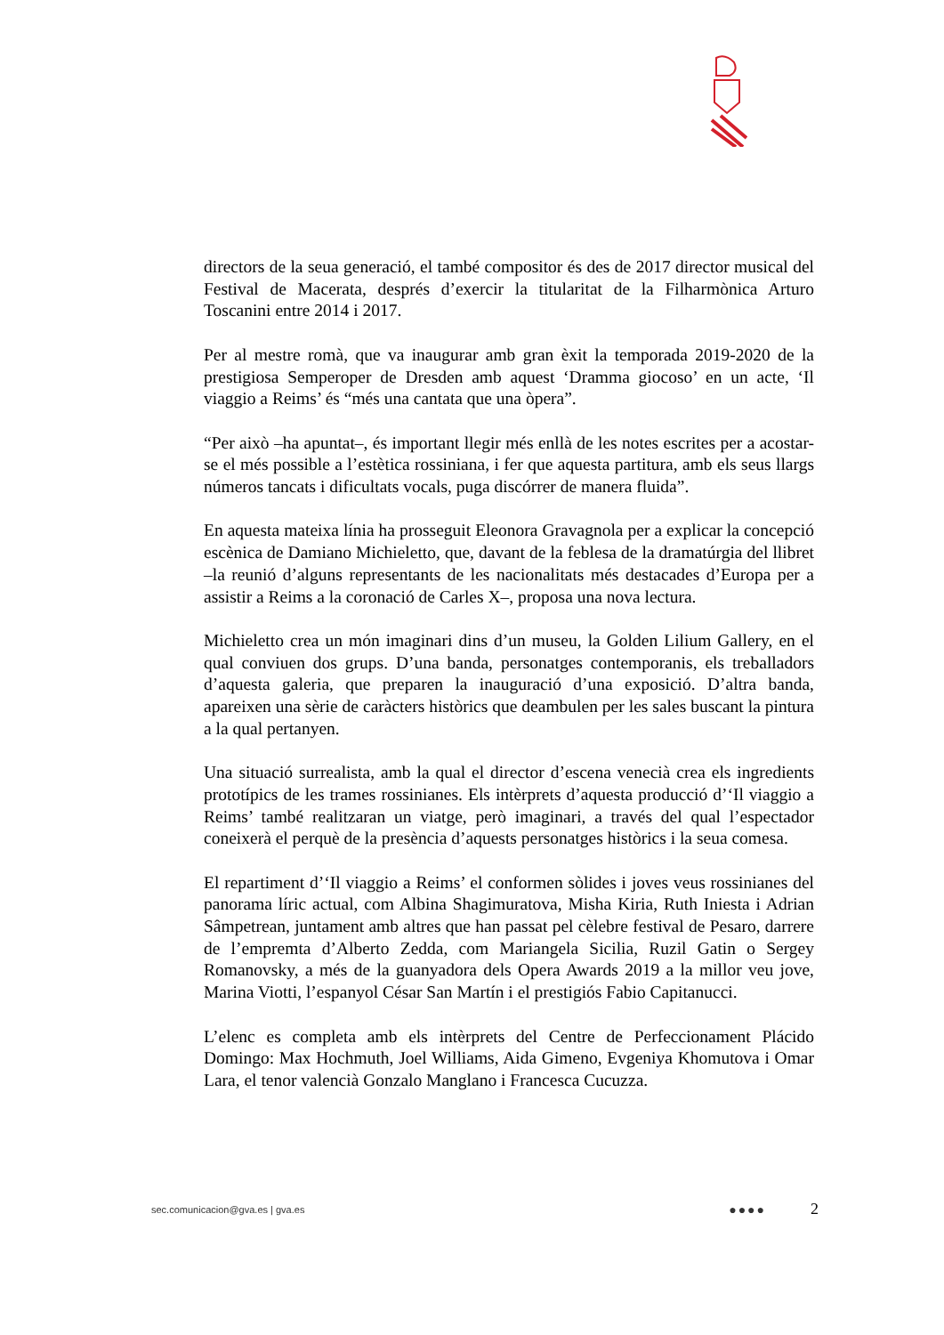directors de la seua generació, el també compositor és des de 2017 director musical del Festival de Macerata, després d’exercir la titularitat de la Filharmònica Arturo Toscanini entre 2014 i 2017.
Per al mestre romà, que va inaugurar amb gran èxit la temporada 2019-2020 de la prestigiosa Semperoper de Dresden amb aquest ‘Dramma giocoso’ en un acte, ‘Il viaggio a Reims’ és “més una cantata que una òpera”.
“Per això –ha apuntat–, és important llegir més enllà de les notes escrites per a acostar-se el més possible a l’estètica rossiniana, i fer que aquesta partitura, amb els seus llargs números tancats i dificultats vocals, puga discórrer de manera fluida”.
En aquesta mateixa línia ha prosseguit Eleonora Gravagnola per a explicar la concepció escènica de Damiano Michieletto, que, davant de la feblesa de la dramatúrgia del llibret –la reunió d’alguns representants de les nacionalitats més destacades d’Europa per a assistir a Reims a la coronació de Carles X–, proposa una nova lectura.
Michieletto crea un món imaginari dins d’un museu, la Golden Lilium Gallery, en el qual conviuen dos grups. D’una banda, personatges contemporanis, els treballadors d’aquesta galeria, que preparen la inauguració d’una exposició. D’altra banda, apareixen una sèrie de caràcters històrics que deambulen per les sales buscant la pintura a la qual pertanyen.
Una situació surrealista, amb la qual el director d’escena venecià crea els ingredients prototípics de les trames rossinianes. Els intèrprets d’aquesta producció d’‘Il viaggio a Reims’ també realitzaran un viatge, però imaginari, a través del qual l’espectador coneixerà el perquè de la presència d’aquests personatges històrics i la seua comesa.
El repartiment d’‘Il viaggio a Reims’ el conformen sòlides i joves veus rossinianes del panorama líric actual, com Albina Shagimuratova, Misha Kiria, Ruth Iniesta i Adrian Sâmpetrean, juntament amb altres que han passat pel cèlebre festival de Pesaro, darrere de l’empremta d’Alberto Zedda, com Mariangela Sicilia, Ruzil Gatin o Sergey Romanovsky, a més de la guanyadora dels Opera Awards 2019 a la millor veu jove, Marina Viotti, l’espanyol César San Martín i el prestigiós Fabio Capitanucci.
L’elenc es completa amb els intèrprets del Centre de Perfeccionament Plácido Domingo: Max Hochmuth, Joel Williams, Aida Gimeno, Evgeniya Khomutova i Omar Lara, el tenor valencià Gonzalo Manglano i Francesca Cucuzza.
sec.comunicacion@gva.es | gva.es ●●●● 2